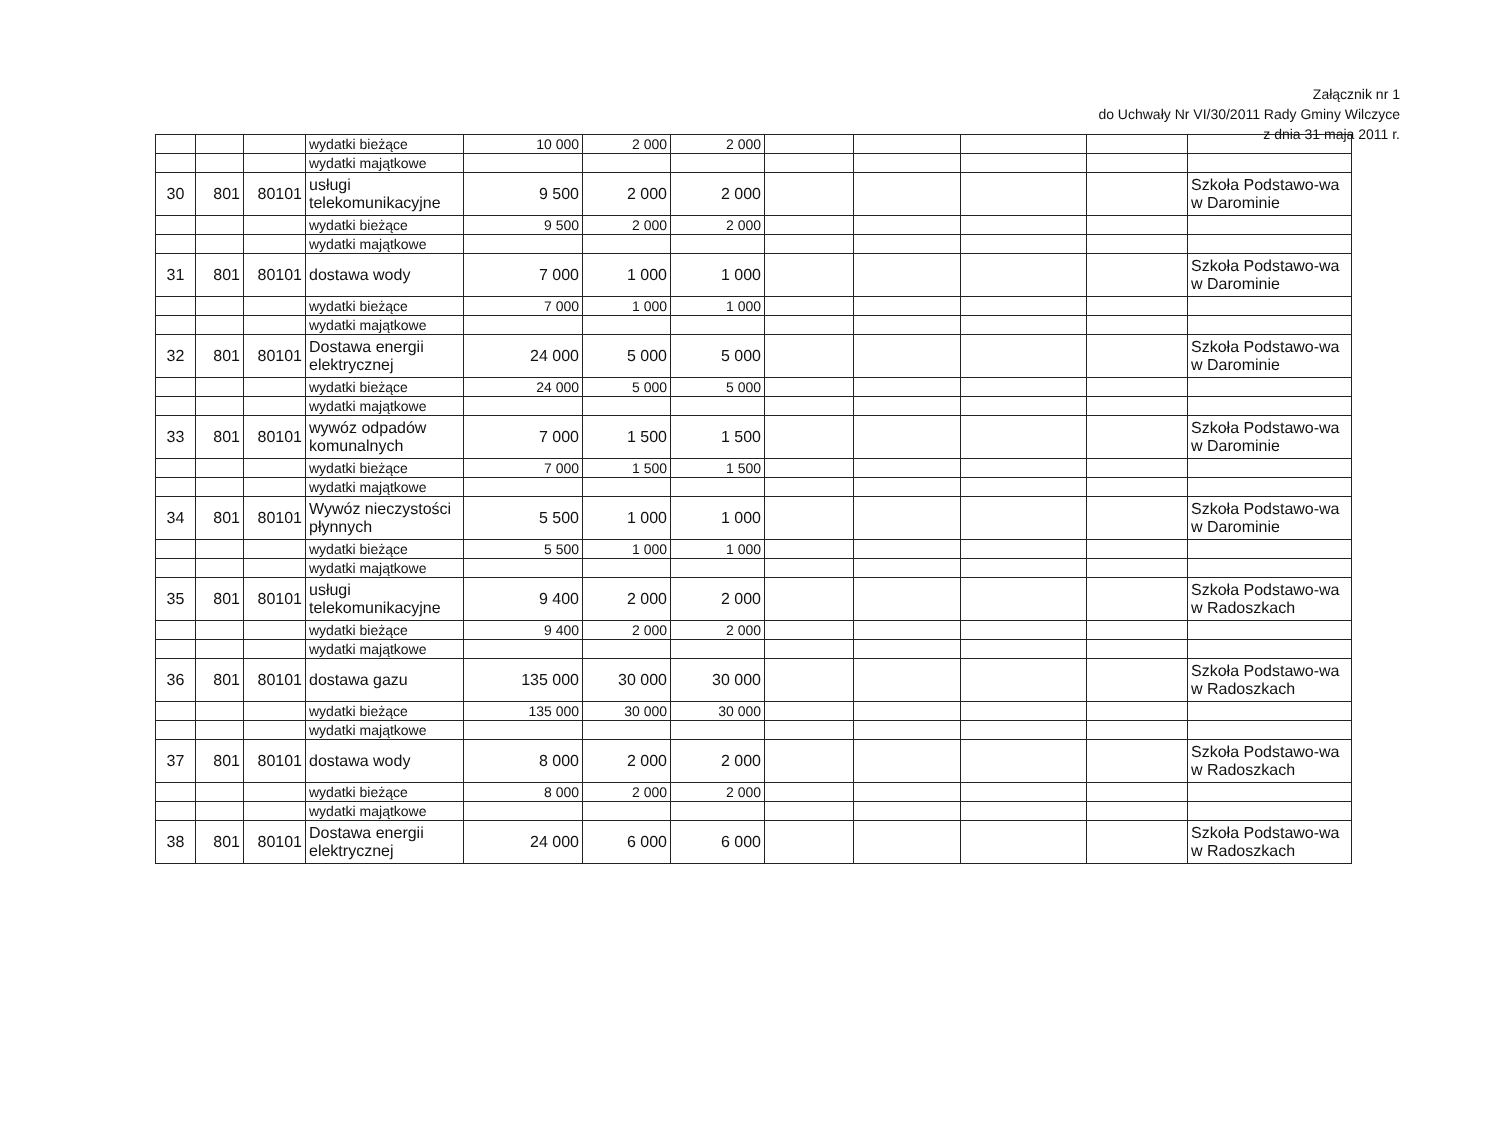Załącznik nr 1
do Uchwały Nr VI/30/2011 Rady Gminy Wilczyce
z dnia 31 maja 2011 r.
| | | | wydatki bieżące | 10 000 | 2 000 | 2 000 | | | | | |
| | | | wydatki majątkowe | | | | | | | | |
| 30 | 801 | 80101 | usługi telekomunikacyjne | 9 500 | 2 000 | 2 000 | | | | | Szkoła Podstawo-wa w Darominie |
| | | | wydatki bieżące | 9 500 | 2 000 | 2 000 | | | | | |
| | | | wydatki majątkowe | | | | | | | | |
| 31 | 801 | 80101 | dostawa wody | 7 000 | 1 000 | 1 000 | | | | | Szkoła Podstawo-wa w Darominie |
| | | | wydatki bieżące | 7 000 | 1 000 | 1 000 | | | | | |
| | | | wydatki majątkowe | | | | | | | | |
| 32 | 801 | 80101 | Dostawa energii elektrycznej | 24 000 | 5 000 | 5 000 | | | | | Szkoła Podstawo-wa w Darominie |
| | | | wydatki bieżące | 24 000 | 5 000 | 5 000 | | | | | |
| | | | wydatki majątkowe | | | | | | | | |
| 33 | 801 | 80101 | wywóz odpadów komunalnych | 7 000 | 1 500 | 1 500 | | | | | Szkoła Podstawo-wa w Darominie |
| | | | wydatki bieżące | 7 000 | 1 500 | 1 500 | | | | | |
| | | | wydatki majątkowe | | | | | | | | |
| 34 | 801 | 80101 | Wywóz nieczystości płynnych | 5 500 | 1 000 | 1 000 | | | | | Szkoła Podstawo-wa w Darominie |
| | | | wydatki bieżące | 5 500 | 1 000 | 1 000 | | | | | |
| | | | wydatki majątkowe | | | | | | | | |
| 35 | 801 | 80101 | usługi telekomunikacyjne | 9 400 | 2 000 | 2 000 | | | | | Szkoła Podstawo-wa w Radoszkach |
| | | | wydatki bieżące | 9 400 | 2 000 | 2 000 | | | | | |
| | | | wydatki majątkowe | | | | | | | | |
| 36 | 801 | 80101 | dostawa gazu | 135 000 | 30 000 | 30 000 | | | | | Szkoła Podstawo-wa w Radoszkach |
| | | | wydatki bieżące | 135 000 | 30 000 | 30 000 | | | | | |
| | | | wydatki majątkowe | | | | | | | | |
| 37 | 801 | 80101 | dostawa wody | 8 000 | 2 000 | 2 000 | | | | | Szkoła Podstawo-wa w Radoszkach |
| | | | wydatki bieżące | 8 000 | 2 000 | 2 000 | | | | | |
| | | | wydatki majątkowe | | | | | | | | |
| 38 | 801 | 80101 | Dostawa energii elektrycznej | 24 000 | 6 000 | 6 000 | | | | | Szkoła Podstawo-wa w Radoszkach |